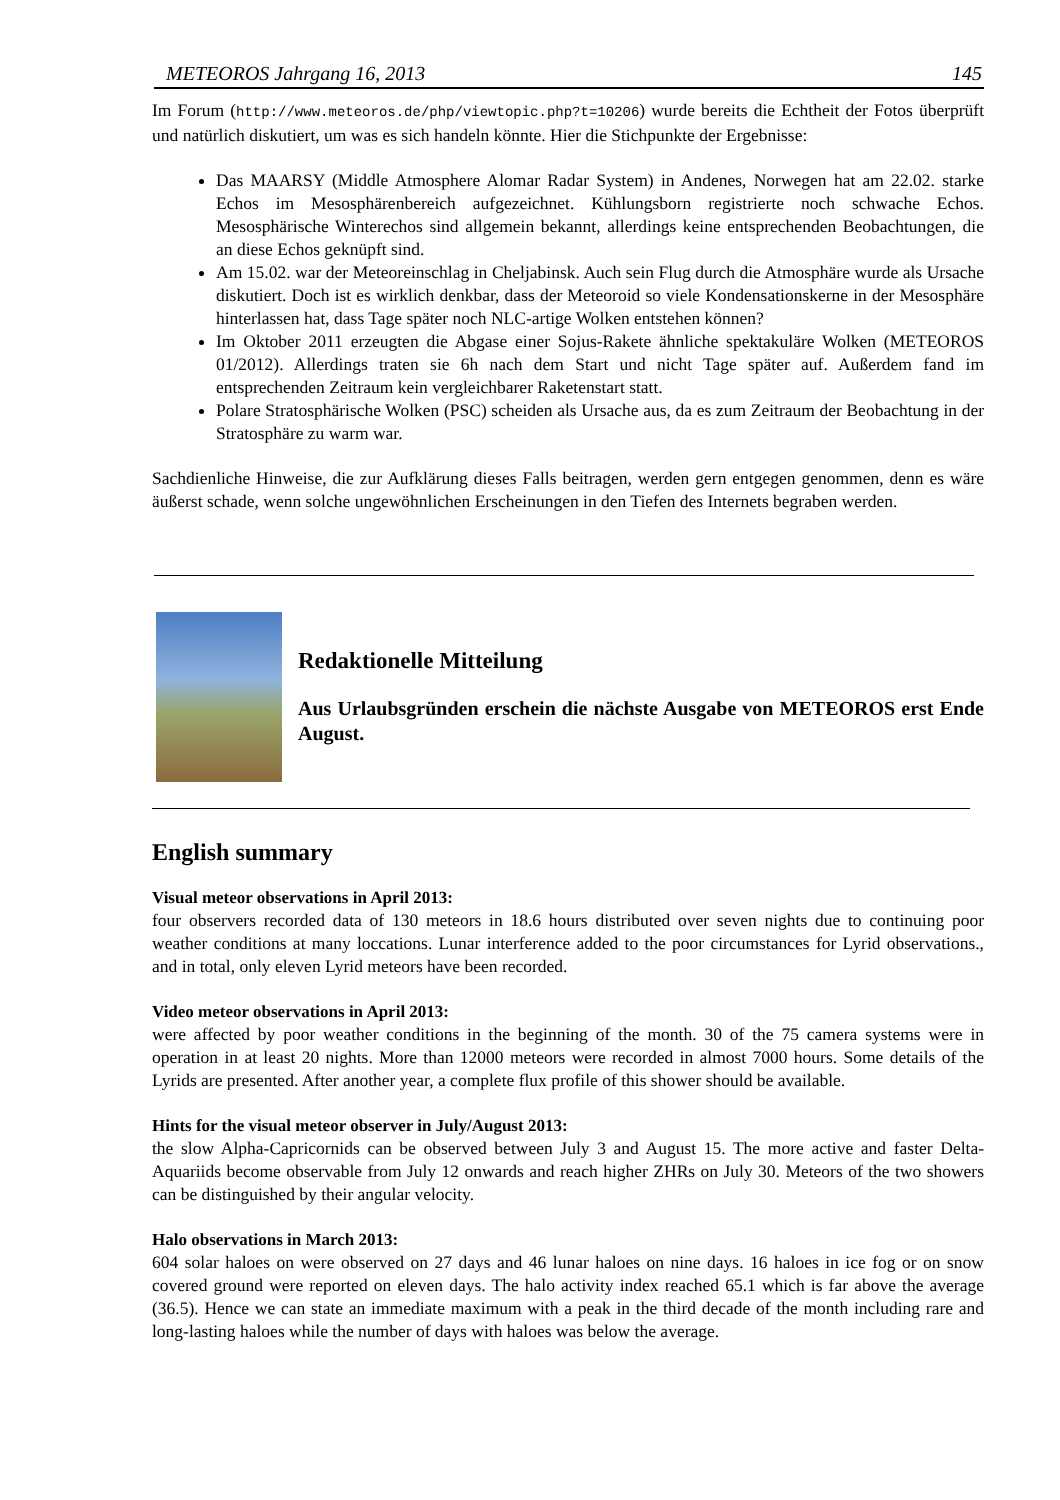METEOROS Jahrgang 16, 2013 145
Im Forum (http://www.meteoros.de/php/viewtopic.php?t=10206) wurde bereits die Echtheit der Fotos überprüft und natürlich diskutiert, um was es sich handeln könnte. Hier die Stichpunkte der Ergebnisse:
Das MAARSY (Middle Atmosphere Alomar Radar System) in Andenes, Norwegen hat am 22.02. starke Echos im Mesosphärenbereich aufgezeichnet. Kühlungsborn registrierte noch schwache Echos. Mesosphärische Winterechos sind allgemein bekannt, allerdings keine entsprechenden Beobachtungen, die an diese Echos geknüpft sind.
Am 15.02. war der Meteoreinschlag in Cheljabinsk. Auch sein Flug durch die Atmosphäre wurde als Ursache diskutiert. Doch ist es wirklich denkbar, dass der Meteoroid so viele Kondensationskerne in der Mesosphäre hinterlassen hat, dass Tage später noch NLC-artige Wolken entstehen können?
Im Oktober 2011 erzeugten die Abgase einer Sojus-Rakete ähnliche spektakuläre Wolken (METEOROS 01/2012). Allerdings traten sie 6h nach dem Start und nicht Tage später auf. Außerdem fand im entsprechenden Zeitraum kein vergleichbarer Raketenstart statt.
Polare Stratosphärische Wolken (PSC) scheiden als Ursache aus, da es zum Zeitraum der Beobachtung in der Stratosphäre zu warm war.
Sachdienliche Hinweise, die zur Aufklärung dieses Falls beitragen, werden gern entgegen genommen, denn es wäre äußerst schade, wenn solche ungewöhnlichen Erscheinungen in den Tiefen des Internets begraben werden.
Redaktionelle Mitteilung
Aus Urlaubsgründen erschein die nächste Ausgabe von METEOROS erst Ende August.
English summary
Visual meteor observations in April 2013:
four observers recorded data of 130 meteors in 18.6 hours distributed over seven nights due to continuing poor weather conditions at many loccations. Lunar interference added to the poor circumstances for Lyrid observations., and in total, only eleven Lyrid meteors have been recorded.
Video meteor observations in April 2013:
were affected by poor weather conditions in the beginning of the month. 30 of the 75 camera systems were in operation in at least 20 nights. More than 12000 meteors were recorded in almost 7000 hours. Some details of the Lyrids are presented. After another year, a complete flux profile of this shower should be available.
Hints for the visual meteor observer in July/August 2013:
the slow Alpha-Capricornids can be observed between July 3 and August 15. The more active and faster Delta-Aquariids become observable from July 12 onwards and reach higher ZHRs on July 30. Meteors of the two showers can be distinguished by their angular velocity.
Halo observations in March 2013:
604 solar haloes on were observed on 27 days and 46 lunar haloes on nine days. 16 haloes in ice fog or on snow covered ground were reported on eleven days. The halo activity index reached 65.1 which is far above the average (36.5). Hence we can state an immediate maximum with a peak in the third decade of the month including rare and long-lasting haloes while the number of days with haloes was below the average.